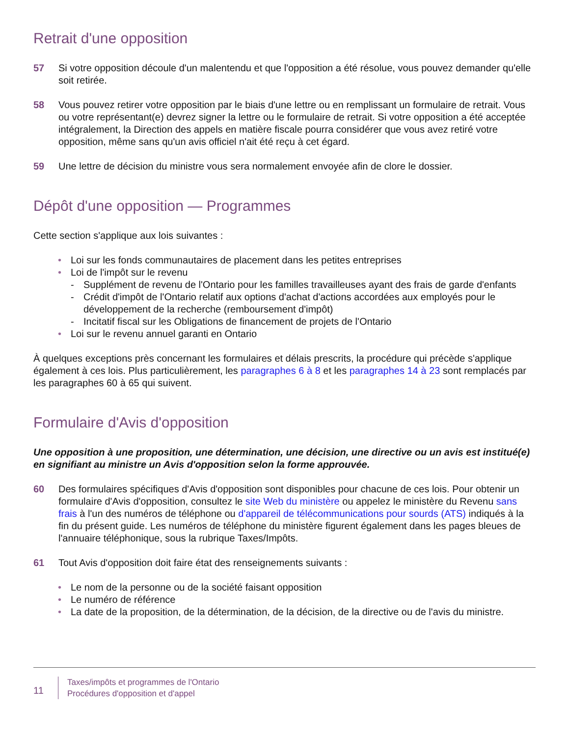Retrait d'une opposition
57 Si votre opposition découle d'un malentendu et que l'opposition a été résolue, vous pouvez demander qu'elle soit retirée.
58 Vous pouvez retirer votre opposition par le biais d'une lettre ou en remplissant un formulaire de retrait. Vous ou votre représentant(e) devrez signer la lettre ou le formulaire de retrait. Si votre opposition a été acceptée intégralement, la Direction des appels en matière fiscale pourra considérer que vous avez retiré votre opposition, même sans qu'un avis officiel n'ait été reçu à cet égard.
59 Une lettre de décision du ministre vous sera normalement envoyée afin de clore le dossier.
Dépôt d'une opposition — Programmes
Cette section s'applique aux lois suivantes :
• Loi sur les fonds communautaires de placement dans les petites entreprises
• Loi de l'impôt sur le revenu
- Supplément de revenu de l'Ontario pour les familles travailleuses ayant des frais de garde d'enfants
- Crédit d'impôt de l'Ontario relatif aux options d'achat d'actions accordées aux employés pour le développement de la recherche (remboursement d'impôt)
- Incitatif fiscal sur les Obligations de financement de projets de l'Ontario
• Loi sur le revenu annuel garanti en Ontario
À quelques exceptions près concernant les formulaires et délais prescrits, la procédure qui précède s'applique également à ces lois. Plus particulièrement, les paragraphes 6 à 8 et les paragraphes 14 à 23 sont remplacés par les paragraphes 60 à 65 qui suivent.
Formulaire d'Avis d'opposition
Une opposition à une proposition, une détermination, une décision, une directive ou un avis est institué(e) en signifiant au ministre un Avis d'opposition selon la forme approuvée.
60 Des formulaires spécifiques d'Avis d'opposition sont disponibles pour chacune de ces lois. Pour obtenir un formulaire d'Avis d'opposition, consultez le site Web du ministère ou appelez le ministère du Revenu sans frais à l'un des numéros de téléphone ou d'appareil de télécommunications pour sourds (ATS) indiqués à la fin du présent guide. Les numéros de téléphone du ministère figurent également dans les pages bleues de l'annuaire téléphonique, sous la rubrique Taxes/Impôts.
61 Tout Avis d'opposition doit faire état des renseignements suivants :
• Le nom de la personne ou de la société faisant opposition
• Le numéro de référence
• La date de la proposition, de la détermination, de la décision, de la directive ou de l'avis du ministre.
11
Taxes/impôts et programmes de l'Ontario
Procédures d'opposition et d'appel